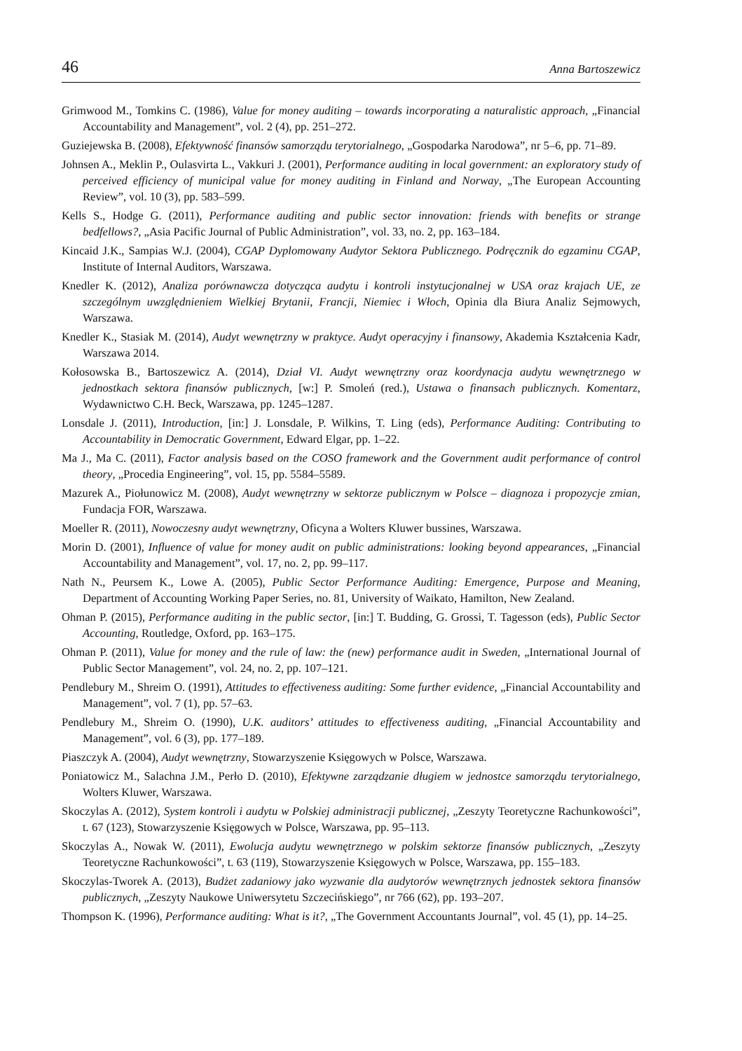46 Anna Bartoszewicz
Grimwood M., Tomkins C. (1986), Value for money auditing – towards incorporating a naturalistic approach, „Financial Accountability and Management”, vol. 2 (4), pp. 251–272.
Guziejewska B. (2008), Efektywność finansów samorządu terytorialnego, „Gospodarka Narodowa”, nr 5–6, pp. 71–89.
Johnsen A., Meklin P., Oulasvirta L., Vakkuri J. (2001), Performance auditing in local government: an exploratory study of perceived efficiency of municipal value for money auditing in Finland and Norway, „The European Accounting Review”, vol. 10 (3), pp. 583–599.
Kells S., Hodge G. (2011), Performance auditing and public sector innovation: friends with benefits or strange bedfellows?, „Asia Pacific Journal of Public Administration”, vol. 33, no. 2, pp. 163–184.
Kincaid J.K., Sampias W.J. (2004), CGAP Dyplomowany Audytor Sektora Publicznego. Podręcznik do egzaminu CGAP, Institute of Internal Auditors, Warszawa.
Knedler K. (2012), Analiza porównawcza dotycząca audytu i kontroli instytucjonalnej w USA oraz krajach UE, ze szczególnym uwzględnieniem Wielkiej Brytanii, Francji, Niemiec i Włoch, Opinia dla Biura Analiz Sejmowych, Warszawa.
Knedler K., Stasiak M. (2014), Audyt wewnętrzny w praktyce. Audyt operacyjny i finansowy, Akademia Kształcenia Kadr, Warszawa 2014.
Kołosowska B., Bartoszewicz A. (2014), Dział VI. Audyt wewnętrzny oraz koordynacja audytu wewnętrznego w jednostkach sektora finansów publicznych, [w:] P. Smoleń (red.), Ustawa o finansach publicznych. Komentarz, Wydawnictwo C.H. Beck, Warszawa, pp. 1245–1287.
Lonsdale J. (2011), Introduction, [in:] J. Lonsdale, P. Wilkins, T. Ling (eds), Performance Auditing: Contributing to Accountability in Democratic Government, Edward Elgar, pp. 1–22.
Ma J., Ma C. (2011), Factor analysis based on the COSO framework and the Government audit performance of control theory, „Procedia Engineering”, vol. 15, pp. 5584–5589.
Mazurek A., Piołunowicz M. (2008), Audyt wewnętrzny w sektorze publicznym w Polsce – diagnoza i propozycje zmian, Fundacja FOR, Warszawa.
Moeller R. (2011), Nowoczesny audyt wewnętrzny, Oficyna a Wolters Kluwer bussines, Warszawa.
Morin D. (2001), Influence of value for money audit on public administrations: looking beyond appearances, „Financial Accountability and Management”, vol. 17, no. 2, pp. 99–117.
Nath N., Peursem K., Lowe A. (2005), Public Sector Performance Auditing: Emergence, Purpose and Meaning, Department of Accounting Working Paper Series, no. 81, University of Waikato, Hamilton, New Zealand.
Ohman P. (2015), Performance auditing in the public sector, [in:] T. Budding, G. Grossi, T. Tagesson (eds), Public Sector Accounting, Routledge, Oxford, pp. 163–175.
Ohman P. (2011), Value for money and the rule of law: the (new) performance audit in Sweden, „International Journal of Public Sector Management”, vol. 24, no. 2, pp. 107–121.
Pendlebury M., Shreim O. (1991), Attitudes to effectiveness auditing: Some further evidence, „Financial Accountability and Management”, vol. 7 (1), pp. 57–63.
Pendlebury M., Shreim O. (1990), U.K. auditors’ attitudes to effectiveness auditing, „Financial Accountability and Management”, vol. 6 (3), pp. 177–189.
Piaszczyk A. (2004), Audyt wewnętrzny, Stowarzyszenie Księgowych w Polsce, Warszawa.
Poniatowicz M., Salachna J.M., Perło D. (2010), Efektywne zarządzanie długiem w jednostce samorządu terytorialnego, Wolters Kluwer, Warszawa.
Skoczylas A. (2012), System kontroli i audytu w Polskiej administracji publicznej, „Zeszyty Teoretyczne Rachunkowości”, t. 67 (123), Stowarzyszenie Księgowych w Polsce, Warszawa, pp. 95–113.
Skoczylas A., Nowak W. (2011), Ewolucja audytu wewnętrznego w polskim sektorze finansów publicznych, „Zeszyty Teoretyczne Rachunkowości”, t. 63 (119), Stowarzyszenie Księgowych w Polsce, Warszawa, pp. 155–183.
Skoczylas-Tworek A. (2013), Budżet zadaniowy jako wyzwanie dla audytorów wewnętrznych jednostek sektora finansów publicznych, „Zeszyty Naukowe Uniwersytetu Szczecińskiego”, nr 766 (62), pp. 193–207.
Thompson K. (1996), Performance auditing: What is it?, „The Government Accountants Journal”, vol. 45 (1), pp. 14–25.